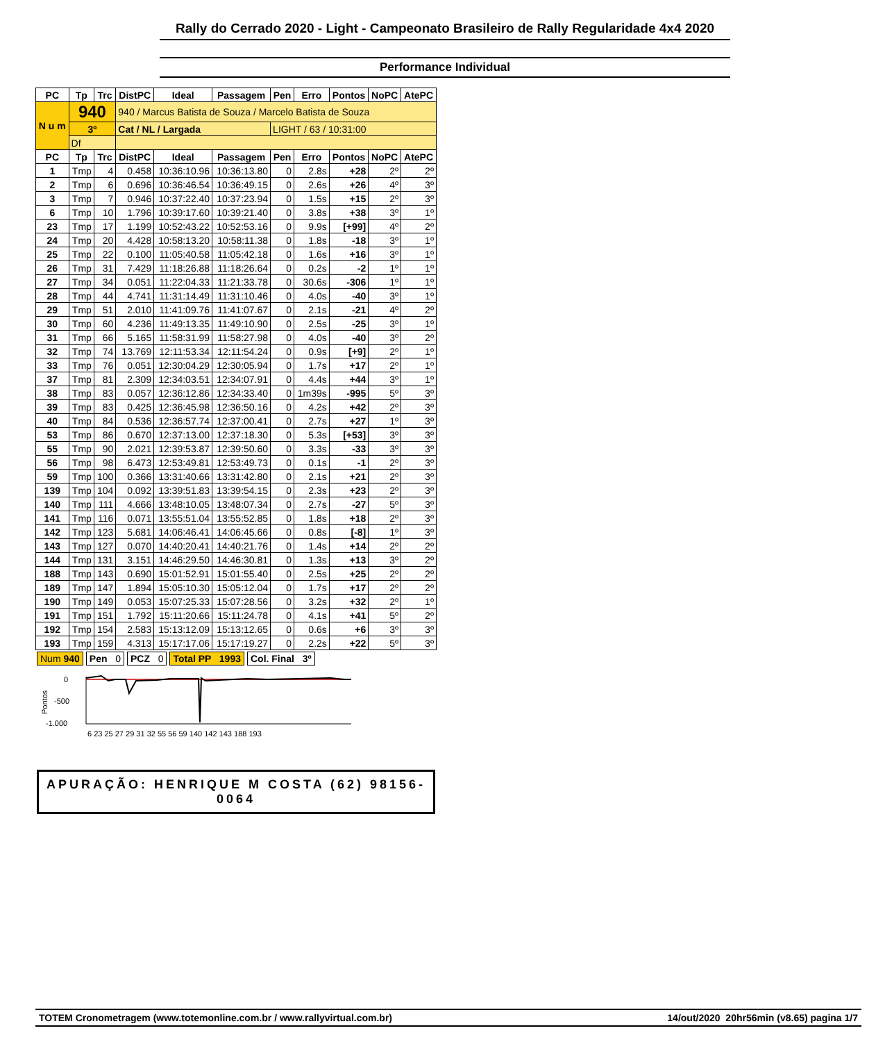Rally do Cerrado 2020 - Light - Campeonato Brasileiro de Rally Regularidade 4x4 2020
Performance Individual
| PC | Tp | Trc | DistPC | Ideal | Passagem | Pen | Erro | Pontos | NoPC | AtePC |
| --- | --- | --- | --- | --- | --- | --- | --- | --- | --- | --- |
| N u m | 940 | | 940 / Marcus Batista de Souza / Marcelo Batista de Souza | | | | | | | |
| | 3º | | Cat / NL / Largada | | | LIGHT / 63 / 10:31:00 | | | | |
| | Df | | | | | | | | | |
| PC | Tp | Trc | DistPC | Ideal | Passagem | Pen | Erro | Pontos | NoPC | AtePC |
| 1 | Tmp | 4 | 0.458 | 10:36:10.96 | 10:36:13.80 | 0 | 2.8s | +28 | 2º | 2º |
| 2 | Tmp | 6 | 0.696 | 10:36:46.54 | 10:36:49.15 | 0 | 2.6s | +26 | 4º | 3º |
| 3 | Tmp | 7 | 0.946 | 10:37:22.40 | 10:37:23.94 | 0 | 1.5s | +15 | 2º | 3º |
| 6 | Tmp | 10 | 1.796 | 10:39:17.60 | 10:39:21.40 | 0 | 3.8s | +38 | 3º | 1º |
| 23 | Tmp | 17 | 1.199 | 10:52:43.22 | 10:52:53.16 | 0 | 9.9s | [+99] | 4º | 2º |
| 24 | Tmp | 20 | 4.428 | 10:58:13.20 | 10:58:11.38 | 0 | 1.8s | -18 | 3º | 1º |
| 25 | Tmp | 22 | 0.100 | 11:05:40.58 | 11:05:42.18 | 0 | 1.6s | +16 | 3º | 1º |
| 26 | Tmp | 31 | 7.429 | 11:18:26.88 | 11:18:26.64 | 0 | 0.2s | -2 | 1º | 1º |
| 27 | Tmp | 34 | 0.051 | 11:22:04.33 | 11:21:33.78 | 0 | 30.6s | -306 | 1º | 1º |
| 28 | Tmp | 44 | 4.741 | 11:31:14.49 | 11:31:10.46 | 0 | 4.0s | -40 | 3º | 1º |
| 29 | Tmp | 51 | 2.010 | 11:41:09.76 | 11:41:07.67 | 0 | 2.1s | -21 | 4º | 2º |
| 30 | Tmp | 60 | 4.236 | 11:49:13.35 | 11:49:10.90 | 0 | 2.5s | -25 | 3º | 1º |
| 31 | Tmp | 66 | 5.165 | 11:58:31.99 | 11:58:27.98 | 0 | 4.0s | -40 | 3º | 2º |
| 32 | Tmp | 74 | 13.769 | 12:11:53.34 | 12:11:54.24 | 0 | 0.9s | [+9] | 2º | 1º |
| 33 | Tmp | 76 | 0.051 | 12:30:04.29 | 12:30:05.94 | 0 | 1.7s | +17 | 2º | 1º |
| 37 | Tmp | 81 | 2.309 | 12:34:03.51 | 12:34:07.91 | 0 | 4.4s | +44 | 3º | 1º |
| 38 | Tmp | 83 | 0.057 | 12:36:12.86 | 12:34:33.40 | 0 | 1m39s | -995 | 5º | 3º |
| 39 | Tmp | 83 | 0.425 | 12:36:45.98 | 12:36:50.16 | 0 | 4.2s | +42 | 2º | 3º |
| 40 | Tmp | 84 | 0.536 | 12:36:57.74 | 12:37:00.41 | 0 | 2.7s | +27 | 1º | 3º |
| 53 | Tmp | 86 | 0.670 | 12:37:13.00 | 12:37:18.30 | 0 | 5.3s | [+53] | 3º | 3º |
| 55 | Tmp | 90 | 2.021 | 12:39:53.87 | 12:39:50.60 | 0 | 3.3s | -33 | 3º | 3º |
| 56 | Tmp | 98 | 6.473 | 12:53:49.81 | 12:53:49.73 | 0 | 0.1s | -1 | 2º | 3º |
| 59 | Tmp | 100 | 0.366 | 13:31:40.66 | 13:31:42.80 | 0 | 2.1s | +21 | 2º | 3º |
| 139 | Tmp | 104 | 0.092 | 13:39:51.83 | 13:39:54.15 | 0 | 2.3s | +23 | 2º | 3º |
| 140 | Tmp | 111 | 4.666 | 13:48:10.05 | 13:48:07.34 | 0 | 2.7s | -27 | 5º | 3º |
| 141 | Tmp | 116 | 0.071 | 13:55:51.04 | 13:55:52.85 | 0 | 1.8s | +18 | 2º | 3º |
| 142 | Tmp | 123 | 5.681 | 14:06:46.41 | 14:06:45.66 | 0 | 0.8s | [-8] | 1º | 3º |
| 143 | Tmp | 127 | 0.070 | 14:40:20.41 | 14:40:21.76 | 0 | 1.4s | +14 | 2º | 2º |
| 144 | Tmp | 131 | 3.151 | 14:46:29.50 | 14:46:30.81 | 0 | 1.3s | +13 | 3º | 2º |
| 188 | Tmp | 143 | 0.690 | 15:01:52.91 | 15:01:55.40 | 0 | 2.5s | +25 | 2º | 2º |
| 189 | Tmp | 147 | 1.894 | 15:05:10.30 | 15:05:12.04 | 0 | 1.7s | +17 | 2º | 2º |
| 190 | Tmp | 149 | 0.053 | 15:07:25.33 | 15:07:28.56 | 0 | 3.2s | +32 | 2º | 1º |
| 191 | Tmp | 151 | 1.792 | 15:11:20.66 | 15:11:24.78 | 0 | 4.1s | +41 | 5º | 2º |
| 192 | Tmp | 154 | 2.583 | 15:13:12.09 | 15:13:12.65 | 0 | 0.6s | +6 | 3º | 3º |
| 193 | Tmp | 159 | 4.313 | 15:17:17.06 | 15:17:19.27 | 0 | 2.2s | +22 | 5º | 3º |
Num 940 Pen 0 PCZ 0 Total PP 1993 Col. Final 3º
Pontos
0
-500
-1.000
6 23 25 27 29 31 32 55 56 59 140 142 143 188 193
APURAÇÃO: HENRIQUE M COSTA (62) 98156-0064
TOTEM Cronometragem (www.totemonline.com.br / www.rallyvirtual.com.br) 14/out/2020 20hr56min (v8.65) pagina 1/7